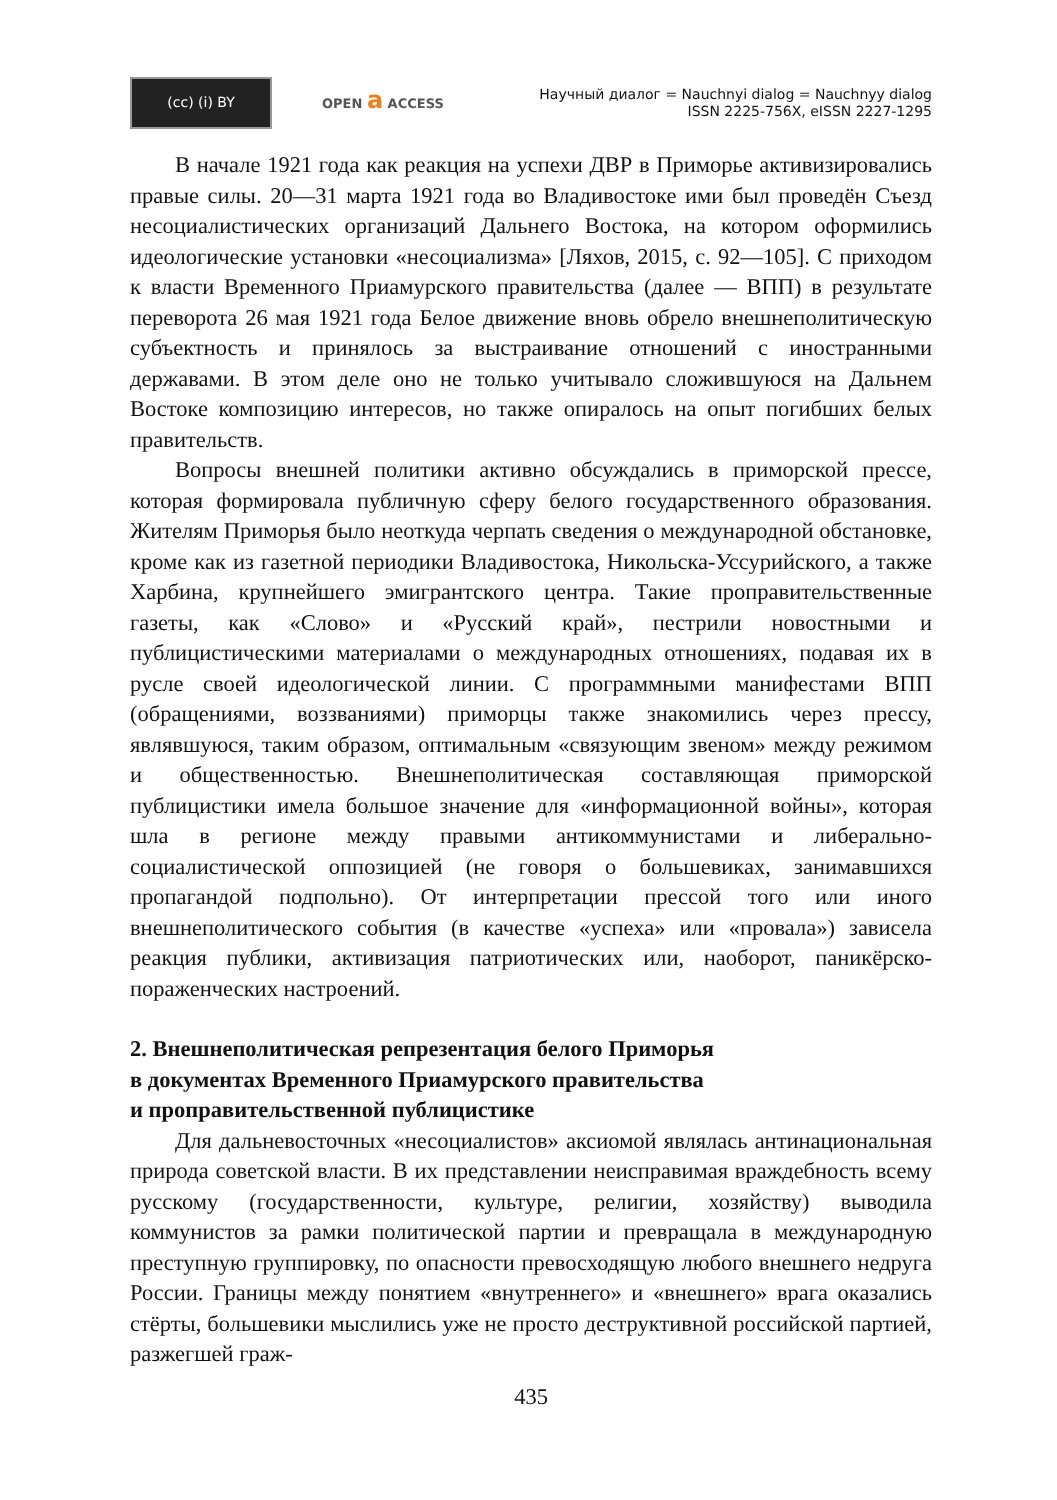(cc) (i) BY
OPEN a ACCESS
Научный диалог = Nauchnyi dialog = Nauchnyy dialog
ISSN 2225-756X, eISSN 2227-1295
В начале 1921 года как реакция на успехи ДВР в Приморье активизировались правые силы. 20—31 марта 1921 года во Владивостоке ими был проведён Съезд несоциалистических организаций Дальнего Востока, на котором оформились идеологические установки «несоциализма» [Ляхов, 2015, с. 92—105]. С приходом к власти Временного Приамурского правительства (далее — ВПП) в результате переворота 26 мая 1921 года Белое движение вновь обрело внешнеполитическую субъектность и принялось за выстраивание отношений с иностранными державами. В этом деле оно не только учитывало сложившуюся на Дальнем Востоке композицию интересов, но также опиралось на опыт погибших белых правительств.
Вопросы внешней политики активно обсуждались в приморской прессе, которая формировала публичную сферу белого государственного образования. Жителям Приморья было неоткуда черпать сведения о международной обстановке, кроме как из газетной периодики Владивостока, Никольска-Уссурийского, а также Харбина, крупнейшего эмигрантского центра. Такие проправительственные газеты, как «Слово» и «Русский край», пестрили новостными и публицистическими материалами о международных отношениях, подавая их в русле своей идеологической линии. С программными манифестами ВПП (обращениями, воззваниями) приморцы также знакомились через прессу, являвшуюся, таким образом, оптимальным «связующим звеном» между режимом и общественностью. Внешнеполитическая составляющая приморской публицистики имела большое значение для «информационной войны», которая шла в регионе между правыми антикоммунистами и либерально-социалистической оппозицией (не говоря о большевиках, занимавшихся пропагандой подпольно). От интерпретации прессой того или иного внешнеполитического события (в качестве «успеха» или «провала») зависела реакция публики, активизация патриотических или, наоборот, паникёрско-пораженческих настроений.
2. Внешнеполитическая репрезентация белого Приморья
в документах Временного Приамурского правительства
и проправительственной публицистике
Для дальневосточных «несоциалистов» аксиомой являлась антинациональная природа советской власти. В их представлении неисправимая враждебность всему русскому (государственности, культуре, религии, хозяйству) выводила коммунистов за рамки политической партии и превращала в международную преступную группировку, по опасности превосходящую любого внешнего недруга России. Границы между понятием «внутреннего» и «внешнего» врага оказались стёрты, большевики мыслились уже не просто деструктивной российской партией, разжегшей граж-
435